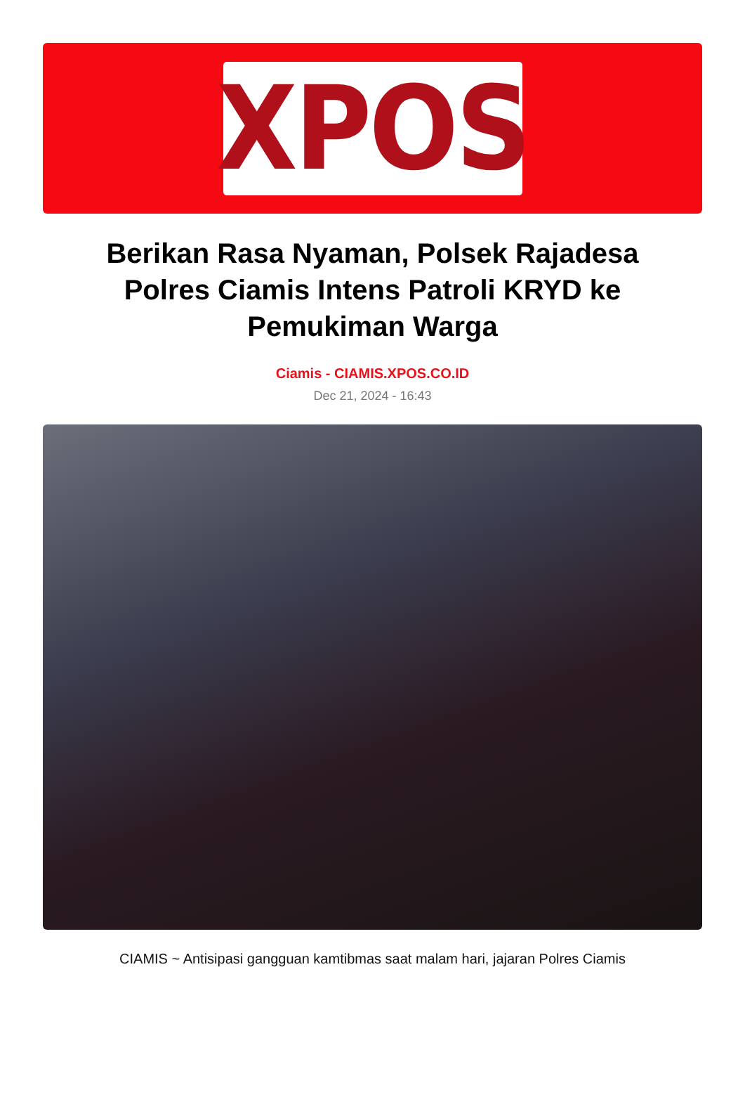XPOS
Berikan Rasa Nyaman, Polsek Rajadesa Polres Ciamis Intens Patroli KRYD ke Pemukiman Warga
Ciamis - CIAMIS.XPOS.CO.ID
Dec 21, 2024 - 16:43
CIAMIS ~ Antisipasi gangguan kamtibmas saat malam hari, jajaran Polres Ciamis